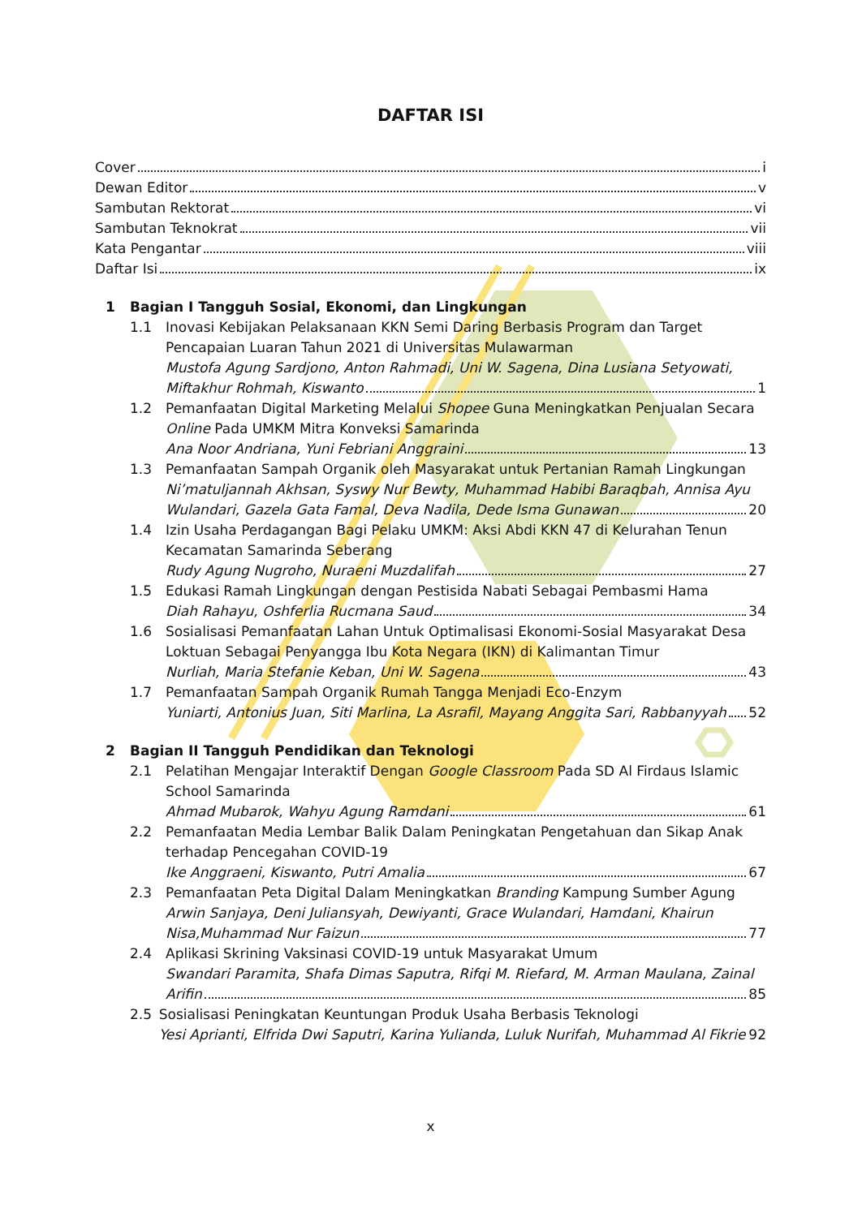DAFTAR ISI
Cover i
Dewan Editor v
Sambutan Rektorat vi
Sambutan Teknokrat vii
Kata Pengantar viii
Daftar Isi ix
1 Bagian I Tangguh Sosial, Ekonomi, dan Lingkungan
1.1 Inovasi Kebijakan Pelaksanaan KKN Semi Daring Berbasis Program dan Target Pencapaian Luaran Tahun 2021 di Universitas Mulawarman
Mustofa Agung Sardjono, Anton Rahmadi, Uni W. Sagena, Dina Lusiana Setyowati,
Miftakhur Rohmah, Kiswanto 1
1.2 Pemanfaatan Digital Marketing Melalui Shopee Guna Meningkatkan Penjualan Secara Online Pada UMKM Mitra Konveksi Samarinda
Ana Noor Andriana, Yuni Febriani Anggraini 13
1.3 Pemanfaatan Sampah Organik oleh Masyarakat untuk Pertanian Ramah Lingkungan
Ni’matuljannah Akhsan, Syswy Nur Bewty, Muhammad Habibi Baraqbah, Annisa Ayu
Wulandari, Gazela Gata Famal, Deva Nadila, Dede Isma Gunawan 20
1.4 Izin Usaha Perdagangan Bagi Pelaku UMKM: Aksi Abdi KKN 47 di Kelurahan Tenun Kecamatan Samarinda Seberang
Rudy Agung Nugroho, Nuraeni Muzdalifah 27
1.5 Edukasi Ramah Lingkungan dengan Pestisida Nabati Sebagai Pembasmi Hama
Diah Rahayu, Oshferlia Rucmana Saud 34
1.6 Sosialisasi Pemanfaatan Lahan Untuk Optimalisasi Ekonomi-Sosial Masyarakat Desa Loktuan Sebagai Penyangga Ibu Kota Negara (IKN) di Kalimantan Timur
Nurliah, Maria Stefanie Keban, Uni W. Sagena 43
1.7 Pemanfaatan Sampah Organik Rumah Tangga Menjadi Eco-Enzym
Yuniarti, Antonius Juan, Siti Marlina, La Asrafil, Mayang Anggita Sari, Rabbanyyah 52
2 Bagian II Tangguh Pendidikan dan Teknologi
2.1 Pelatihan Mengajar Interaktif Dengan Google Classroom Pada SD Al Firdaus Islamic School Samarinda
Ahmad Mubarok, Wahyu Agung Ramdani 61
2.2 Pemanfaatan Media Lembar Balik Dalam Peningkatan Pengetahuan dan Sikap Anak terhadap Pencegahan COVID-19
Ike Anggraeni, Kiswanto, Putri Amalia 67
2.3 Pemanfaatan Peta Digital Dalam Meningkatkan Branding Kampung Sumber Agung
Arwin Sanjaya, Deni Juliansyah, Dewiyanti, Grace Wulandari, Hamdani, Khairun
Nisa,Muhammad Nur Faizun 77
2.4 Aplikasi Skrining Vaksinasi COVID-19 untuk Masyarakat Umum
Swandari Paramita, Shafa Dimas Saputra, Rifqi M. Riefard, M. Arman Maulana, Zainal
Arifin 85
2.5 Sosialisasi Peningkatan Keuntungan Produk Usaha Berbasis Teknologi
Yesi Aprianti, Elfrida Dwi Saputri, Karina Yulianda, Luluk Nurifah, Muhammad Al Fikrie 92
x